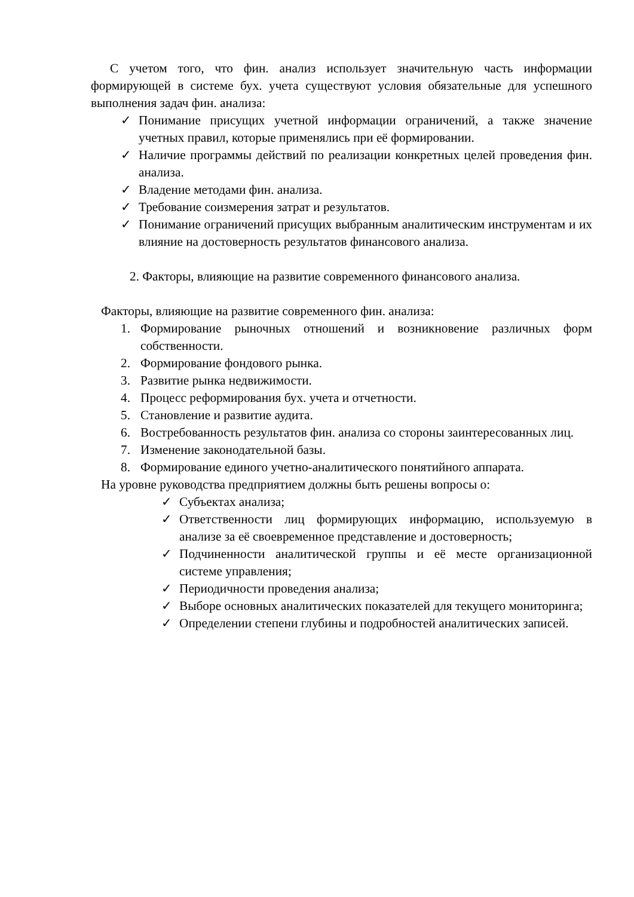С учетом того, что фин. анализ использует значительную часть информации формирующей в системе бух. учета существуют условия обязательные для успешного выполнения задач фин. анализа:
✓ Понимание присущих учетной информации ограничений, а также значение учетных правил, которые применялись при её формировании.
✓ Наличие программы действий по реализации конкретных целей проведения фин. анализа.
✓ Владение методами фин. анализа.
✓ Требование соизмерения затрат и результатов.
✓ Понимание ограничений присущих выбранным аналитическим инструментам и их влияние на достоверность результатов финансового анализа.
2. Факторы, влияющие на развитие современного финансового анализа.
Факторы, влияющие на развитие современного фин. анализа:
1. Формирование рыночных отношений и возникновение различных форм собственности.
2. Формирование фондового рынка.
3. Развитие рынка недвижимости.
4. Процесс реформирования бух. учета и отчетности.
5. Становление и развитие аудита.
6. Востребованность результатов фин. анализа со стороны заинтересованных лиц.
7. Изменение законодательной базы.
8. Формирование единого учетно-аналитического понятийного аппарата.
На уровне руководства предприятием должны быть решены вопросы о:
✓ Субъектах анализа;
✓ Ответственности лиц формирующих информацию, используемую в анализе за её своевременное представление и достоверность;
✓ Подчиненности аналитической группы и её месте организационной системе управления;
✓ Периодичности проведения анализа;
✓ Выборе основных аналитических показателей для текущего мониторинга;
✓ Определении степени глубины и подробностей аналитических записей.